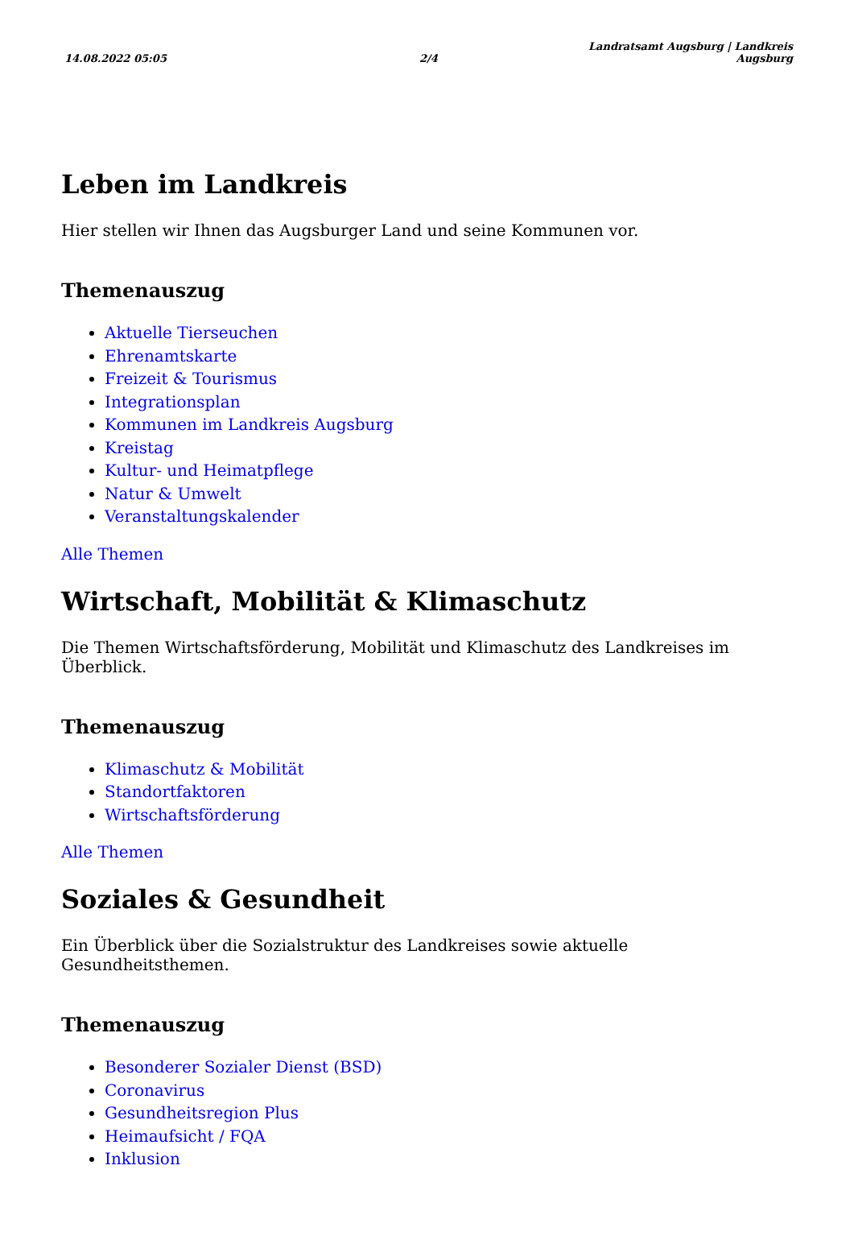14.08.2022 05:05
2/4
Landratsamt Augsburg | Landkreis
Augsburg
Leben im Landkreis
Hier stellen wir Ihnen das Augsburger Land und seine Kommunen vor.
Themenauszug
Aktuelle Tierseuchen
Ehrenamtskarte
Freizeit & Tourismus
Integrationsplan
Kommunen im Landkreis Augsburg
Kreistag
Kultur- und Heimatpflege
Natur & Umwelt
Veranstaltungskalender
Alle Themen
Wirtschaft, Mobilität & Klimaschutz
Die Themen Wirtschaftsförderung, Mobilität und Klimaschutz des Landkreises im Überblick.
Themenauszug
Klimaschutz & Mobilität
Standortfaktoren
Wirtschaftsförderung
Alle Themen
Soziales & Gesundheit
Ein Überblick über die Sozialstruktur des Landkreises sowie aktuelle Gesundheitsthemen.
Themenauszug
Besonderer Sozialer Dienst (BSD)
Coronavirus
Gesundheitsregion Plus
Heimaufsicht / FQA
Inklusion